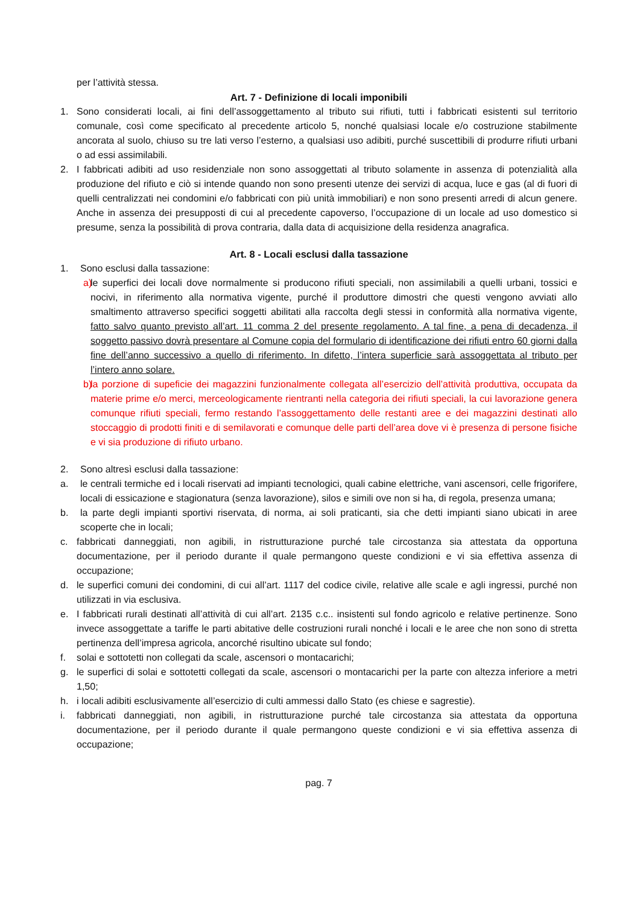per l’attività stessa.
Art. 7 - Definizione di locali imponibili
1. Sono considerati locali, ai fini dell’assoggettamento al tributo sui rifiuti, tutti i fabbricati esistenti sul territorio comunale, così come specificato al precedente articolo 5, nonché qualsiasi locale e/o costruzione stabilmente ancorata al suolo, chiuso su tre lati verso l’esterno, a qualsiasi uso adibiti, purché suscettibili di produrre rifiuti urbani o ad essi assimilabili.
2. I fabbricati adibiti ad uso residenziale non sono assoggettati al tributo solamente in assenza di potenzialità alla produzione del rifiuto e ciò si intende quando non sono presenti utenze dei servizi di acqua, luce e gas (al di fuori di quelli centralizzati nei condomini e/o fabbricati con più unità immobiliari) e non sono presenti arredi di alcun genere. Anche in assenza dei presupposti di cui al precedente capoverso, l’occupazione di un locale ad uso domestico si presume, senza la possibilità di prova contraria, dalla data di acquisizione della residenza anagrafica.
Art. 8 - Locali esclusi dalla tassazione
1. Sono esclusi dalla tassazione:
a) le superfici dei locali dove normalmente si producono rifiuti speciali, non assimilabili a quelli urbani, tossici e nocivi, in riferimento alla normativa vigente, purché il produttore dimostri che questi vengono avviati allo smaltimento attraverso specifici soggetti abilitati alla raccolta degli stessi in conformità alla normativa vigente, fatto salvo quanto previsto all’art. 11 comma 2 del presente regolamento. A tal fine, a pena di decadenza, il soggetto passivo dovrà presentare al Comune copia del formulario di identificazione dei rifiuti entro 60 giorni dalla fine dell’anno successivo a quello di riferimento. In difetto, l’intera superficie sarà assoggettata al tributo per l’intero anno solare.
b) la porzione di supeficie dei magazzini funzionalmente collegata all’esercizio dell’attività produttiva, occupata da materie prime e/o merci, merceologicamente rientranti nella categoria dei rifiuti speciali, la cui lavorazione genera comunque rifiuti speciali, fermo restando l’assoggettamento delle restanti aree e dei magazzini destinati allo stoccaggio di prodotti finiti e di semilavorati e comunque delle parti dell’area dove vi è presenza di persone fisiche e vi sia produzione di rifiuto urbano.
2. Sono altresì esclusi dalla tassazione:
a. le centrali termiche ed i locali riservati ad impianti tecnologici, quali cabine elettriche, vani ascensori, celle frigorifere, locali di essicazione e stagionatura (senza lavorazione), silos e simili ove non si ha, di regola, presenza umana;
b. la parte degli impianti sportivi riservata, di norma, ai soli praticanti, sia che detti impianti siano ubicati in aree scoperte che in locali;
c. fabbricati danneggiati, non agibili, in ristrutturazione purché tale circostanza sia attestata da opportuna documentazione, per il periodo durante il quale permangono queste condizioni e vi sia effettiva assenza di occupazione;
d. le superfici comuni dei condomini, di cui all’art. 1117 del codice civile, relative alle scale e agli ingressi, purché non utilizzati in via esclusiva.
e. I fabbricati rurali destinati all’attività di cui all’art. 2135 c.c.. insistenti sul fondo agricolo e relative pertinenze. Sono invece assoggettate a tariffe le parti abitative delle costruzioni rurali nonché i locali e le aree che non sono di stretta pertinenza dell’impresa agricola, ancorché risultino ubicate sul fondo;
f. solai e sottotetti non collegati da scale, ascensori o montacarichi;
g. le superfici di solai e sottotetti collegati da scale, ascensori o montacarichi per la parte con altezza inferiore a metri 1,50;
h. i locali adibiti esclusivamente all’esercizio di culti ammessi dallo Stato (es chiese e sagrestie).
i. fabbricati danneggiati, non agibili, in ristrutturazione purché tale circostanza sia attestata da opportuna documentazione, per il periodo durante il quale permangono queste condizioni e vi sia effettiva assenza di occupazione;
pag. 7